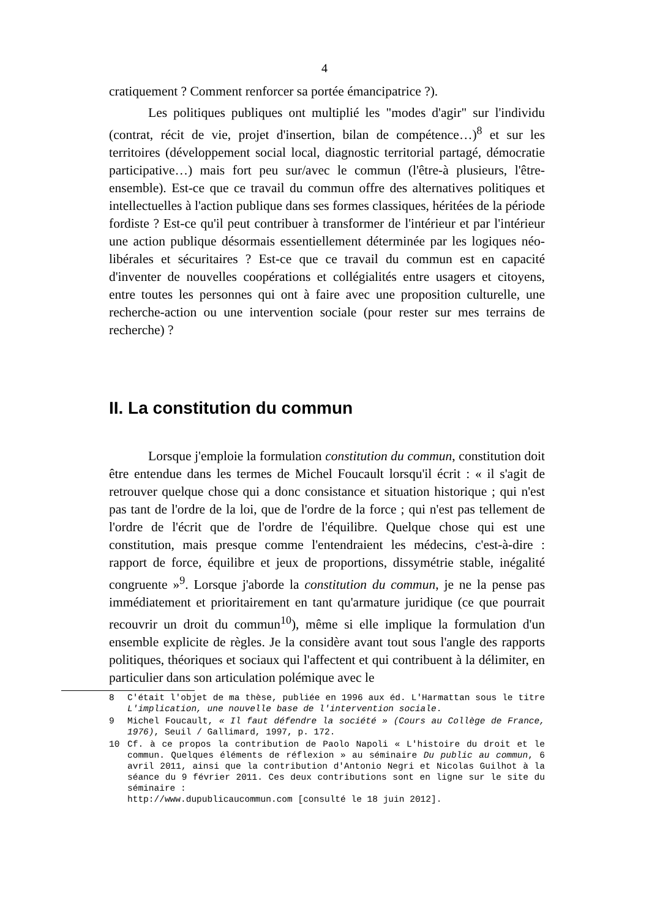4
cratiquement ? Comment renforcer sa portée émancipatrice ?).
Les politiques publiques ont multiplié les "modes d'agir" sur l'individu (contrat, récit de vie, projet d'insertion, bilan de compétence…)<sup>8</sup> et sur les territoires (développement social local, diagnostic territorial partagé, démocratie participative…) mais fort peu sur/avec le commun (l'être-à plusieurs, l'être-ensemble). Est-ce que ce travail du commun offre des alternatives politiques et intellectuelles à l'action publique dans ses formes classiques, héritées de la période fordiste ? Est-ce qu'il peut contribuer à transformer de l'intérieur et par l'intérieur une action publique désormais essentiellement déterminée par les logiques néo-libérales et sécuritaires ? Est-ce que ce travail du commun est en capacité d'inventer de nouvelles coopérations et collégialités entre usagers et citoyens, entre toutes les personnes qui ont à faire avec une proposition culturelle, une recherche-action ou une intervention sociale (pour rester sur mes terrains de recherche) ?
II. La constitution du commun
Lorsque j'emploie la formulation constitution du commun, constitution doit être entendue dans les termes de Michel Foucault lorsqu'il écrit : « il s'agit de retrouver quelque chose qui a donc consistance et situation historique ; qui n'est pas tant de l'ordre de la loi, que de l'ordre de la force ; qui n'est pas tellement de l'ordre de l'écrit que de l'ordre de l'équilibre. Quelque chose qui est une constitution, mais presque comme l'entendraient les médecins, c'est-à-dire : rapport de force, équilibre et jeux de proportions, dissymétrie stable, inégalité congruente »<sup>9</sup>. Lorsque j'aborde la constitution du commun, je ne la pense pas immédiatement et prioritairement en tant qu'armature juridique (ce que pourrait recouvrir un droit du commun<sup>10</sup>), même si elle implique la formulation d'un ensemble explicite de règles. Je la considère avant tout sous l'angle des rapports politiques, théoriques et sociaux qui l'affectent et qui contribuent à la délimiter, en particulier dans son articulation polémique avec le
8 C'était l'objet de ma thèse, publiée en 1996 aux éd. L'Harmattan sous le titre L'implication, une nouvelle base de l'intervention sociale.
9 Michel Foucault, « Il faut défendre la société » (Cours au Collège de France, 1976), Seuil / Gallimard, 1997, p. 172.
10 Cf. à ce propos la contribution de Paolo Napoli « L'histoire du droit et le commun. Quelques éléments de réflexion » au séminaire Du public au commun, 6 avril 2011, ainsi que la contribution d'Antonio Negri et Nicolas Guilhot à la séance du 9 février 2011. Ces deux contributions sont en ligne sur le site du séminaire :
http://www.dupublicaucommun.com [consulté le 18 juin 2012].